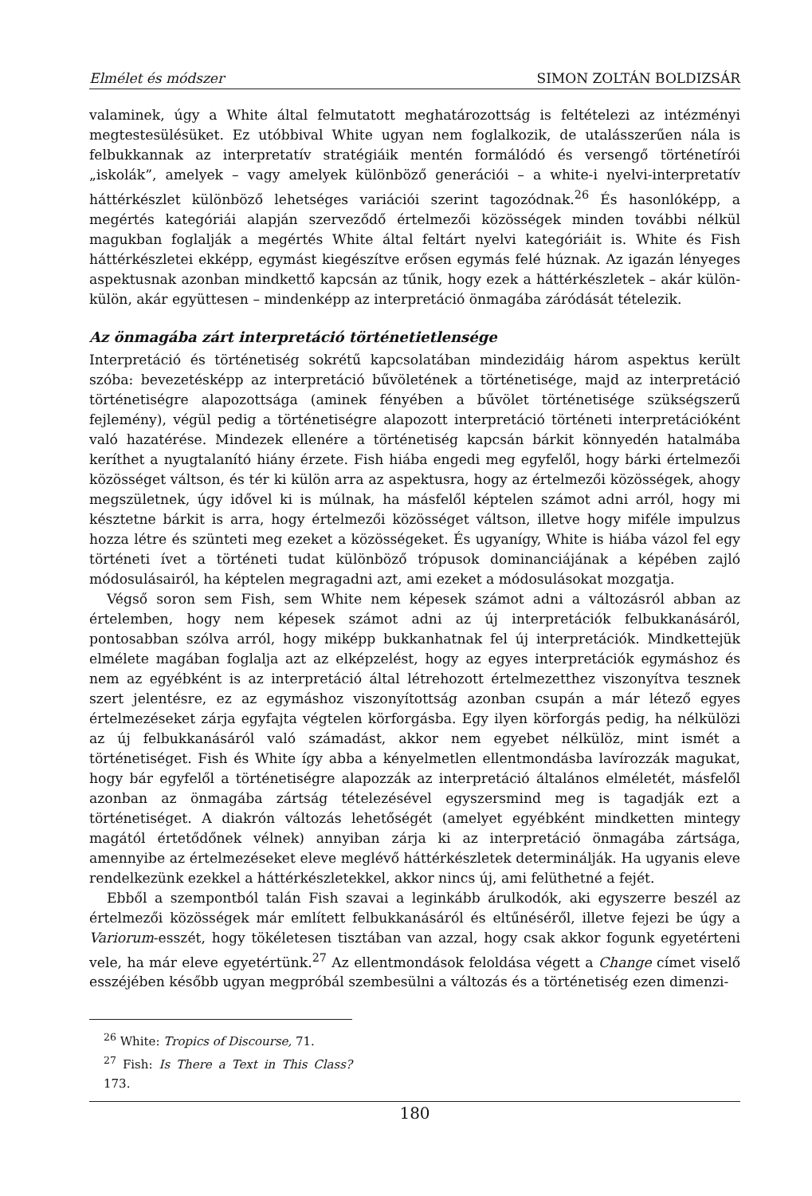Elmélet és módszer SIMON ZOLTÁN BOLDIZSÁR
valaminek, úgy a White által felmutatott meghatározottság is feltételezi az intézményi megtestesülésüket. Ez utóbbival White ugyan nem foglalkozik, de utalásszerűen nála is felbukkannak az interpretatív stratégiáik mentén formálódó és versengő történetírói „iskolák”, amelyek – vagy amelyek különböző generációi – a white-i nyelvi-interpretatív háttérkészlet különböző lehetséges variációi szerint tagozódnak.<sup>26</sup> És hasonlóképp, a megértés kategóriái alapján szerveződő értelmezői közösségek minden további nélkül magukban foglalják a megértés White által feltárt nyelvi kategóriáit is. White és Fish háttérkészletei ekképp, egymást kiegészítve erősen egymás felé húznak. Az igazán lényeges aspektusnak azonban mindkettő kapcsán az tűnik, hogy ezek a háttérkészletek – akár külön-külön, akár együttesen – mindenképp az interpretáció önmagába záródását tételezik.
Az önmagába zárt interpretáció történetietlensége
Interpretáció és történetiség sokrétű kapcsolatában mindezidáig három aspektus került szóba: bevezetésképp az interpretáció bűvöletének a történetisége, majd az interpretáció történetiségre alapozottsága (aminek fényében a bűvölet történetisége szükségszerű fejlemény), végül pedig a történetiségre alapozott interpretáció történeti interpretációként való hazatérése. Mindezek ellenére a történetiség kapcsán bárkit könnyedén hatalmába keríthet a nyugtalanító hiány érzete. Fish hiába engedi meg egyfelől, hogy bárki értelmezői közösséget váltson, és tér ki külön arra az aspektusra, hogy az értelmezői közösségek, ahogy megszületnek, úgy idővel ki is múlnak, ha másfelől képtelen számot adni arról, hogy mi késztetne bárkit is arra, hogy értelmezői közösséget váltson, illetve hogy miféle impulzus hozza létre és szünteti meg ezeket a közösségeket. És ugyanígy, White is hiába vázol fel egy történeti ívet a történeti tudat különböző trópusok dominanciájának a képében zajló módosulásairól, ha képtelen megragadni azt, ami ezeket a módosulásokat mozgatja.
Végső soron sem Fish, sem White nem képesek számot adni a változásról abban az értelemben, hogy nem képesek számot adni az új interpretációk felbukkanásáról, pontosabban szólva arról, hogy miképp bukkanhatnak fel új interpretációk. Mindkettejük elmélete magában foglalja azt az elképzelést, hogy az egyes interpretációk egymáshoz és nem az egyébként is az interpretáció által létrehozott értelmezetthez viszonyítva tesznek szert jelentésre, ez az egymáshoz viszonyítottság azonban csupán a már létező egyes értelmezéseket zárja egyfajta végtelen körforgásba. Egy ilyen körforgás pedig, ha nélkülözi az új felbukkanásáról való számadást, akkor nem egyebet nélkülöz, mint ismét a történetiséget. Fish és White így abba a kényelmetlen ellentmondásba lavírozzák magukat, hogy bár egyfelől a történetiségre alapozzák az interpretáció általános elméletét, másfelől azonban az önmagába zártság tételezésével egyszersmind meg is tagadják ezt a történetiséget. A diakrón változás lehetőségét (amelyet egyébként mindketten mintegy magától értetődőnek vélnek) annyiban zárja ki az interpretáció önmagába zártsága, amennyibe az értelmezéseket eleve meglévő háttérkészletek determinálják. Ha ugyanis eleve rendelkezünk ezekkel a háttérkészletekkel, akkor nincs új, ami felüthetné a fejét.
Ebből a szempontból talán Fish szavai a leginkább árulkodók, aki egyszerre beszél az értelmezői közösségek már említett felbukkanásáról és eltűnéséről, illetve fejezi be úgy a Variorum-esszét, hogy tökéletesen tisztában van azzal, hogy csak akkor fogunk egyetérteni vele, ha már eleve egyetértünk.<sup>27</sup> Az ellentmondások feloldása végett a Change címet viselő esszéjében később ugyan megpróbál szembesülni a változás és a történetiség ezen dimenzi-
<sup>26</sup> White: Tropics of Discourse, 71.
<sup>27</sup> Fish: Is There a Text in This Class? 173.
180